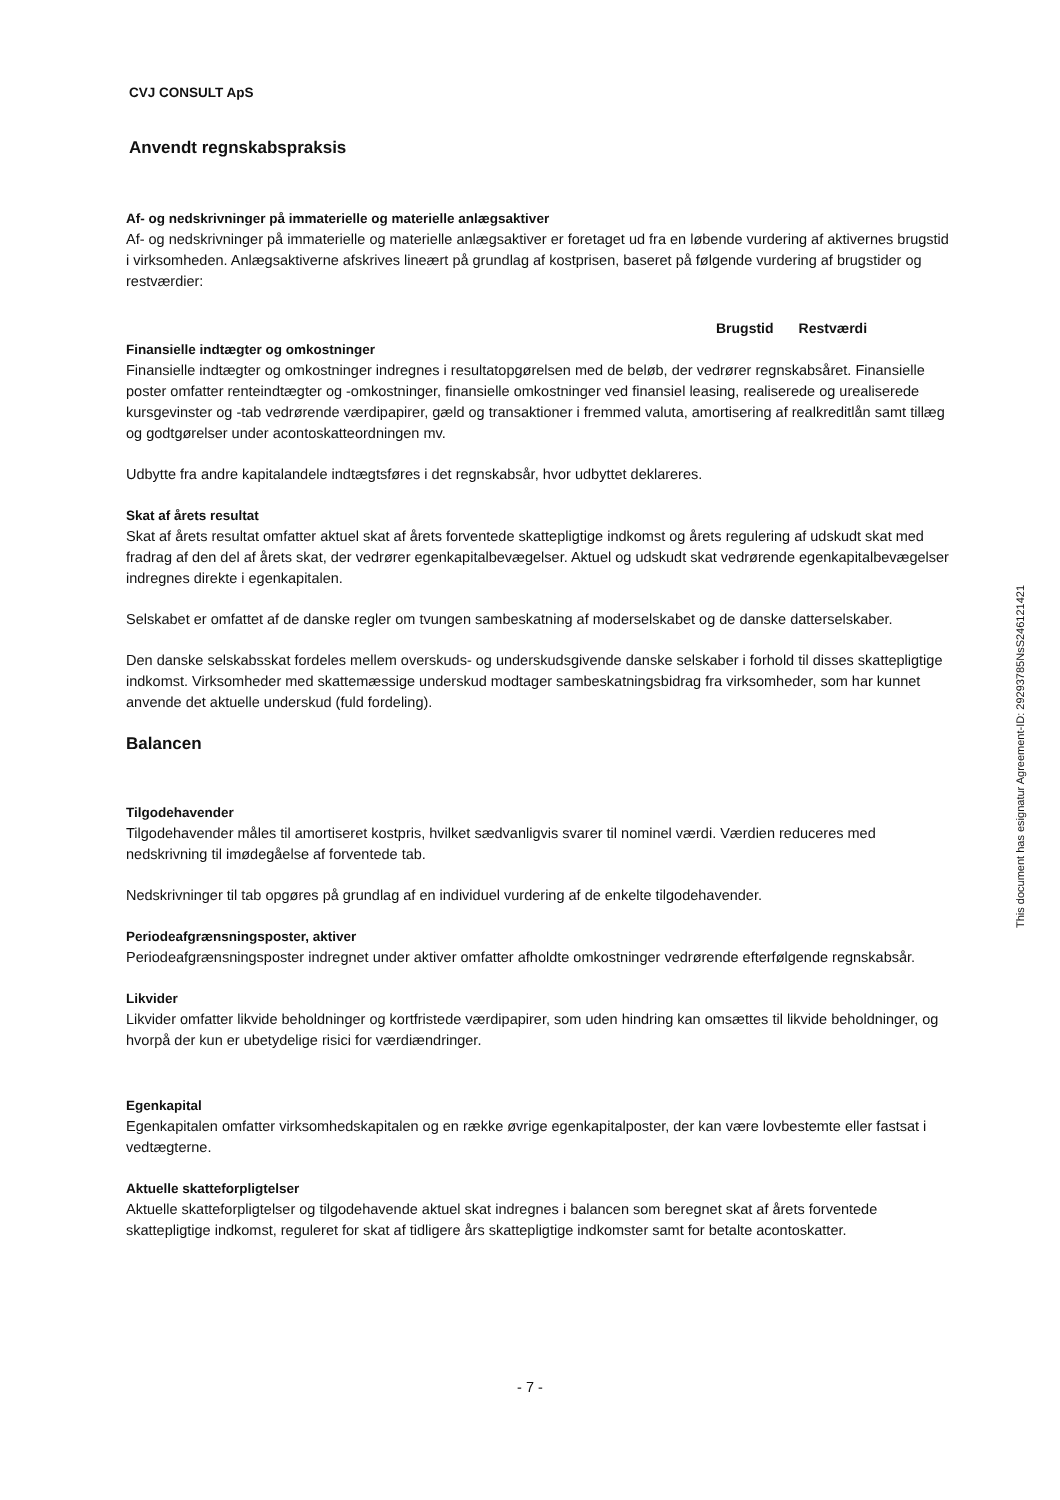CVJ CONSULT ApS
Anvendt regnskabspraksis
Af- og nedskrivninger på immaterielle og materielle anlægsaktiver
Af- og nedskrivninger på immaterielle og materielle anlægsaktiver er foretaget ud fra en løbende vurdering af aktivernes brugstid i virksomheden. Anlægsaktiverne afskrives lineært på grundlag af kostprisen, baseret på følgende vurdering af brugstider og restværdier:
| Brugstid | Restværdi |
| --- | --- |
Finansielle indtægter og omkostninger
Finansielle indtægter og omkostninger indregnes i resultatopgørelsen med de beløb, der vedrører regnskabsåret. Finansielle poster omfatter renteindtægter og -omkostninger, finansielle omkostninger ved finansiel leasing, realiserede og urealiserede kursgevinster og -tab vedrørende værdipapirer, gæld og transaktioner i fremmed valuta, amortisering af realkreditlån samt tillæg og godtgørelser under acontoskatteordningen mv.
Udbytte fra andre kapitalandele indtægtsføres i det regnskabsår, hvor udbyttet deklareres.
Skat af årets resultat
Skat af årets resultat omfatter aktuel skat af årets forventede skattepligtige indkomst og årets regulering af udskudt skat med fradrag af den del af årets skat, der vedrører egenkapitalbevægelser. Aktuel og udskudt skat vedrørende egenkapitalbevægelser indregnes direkte i egenkapitalen.
Selskabet er omfattet af de danske regler om tvungen sambeskatning af moderselskabet og de danske datterselskaber.
Den danske selskabsskat fordeles mellem overskuds- og underskudsgivende danske selskaber i forhold til disses skattepligtige indkomst. Virksomheder med skattemæssige underskud modtager sambeskatningsbidrag fra virksomheder, som har kunnet anvende det aktuelle underskud (fuld fordeling).
Balancen
Tilgodehavender
Tilgodehavender måles til amortiseret kostpris, hvilket sædvanligvis svarer til nominel værdi. Værdien reduceres med nedskrivning til imødegåelse af forventede tab.
Nedskrivninger til tab opgøres på grundlag af en individuel vurdering af de enkelte tilgodehavender.
Periodeafgrænsningsposter, aktiver
Periodeafgrænsningsposter indregnet under aktiver omfatter afholdte omkostninger vedrørende efterfølgende regnskabsår.
Likvider
Likvider omfatter likvide beholdninger og kortfristede værdipapirer, som uden hindring kan omsættes til likvide beholdninger, og hvorpå der kun er ubetydelige risici for værdiændringer.
Egenkapital
Egenkapitalen omfatter virksomhedskapitalen og en række øvrige egenkapitalposter, der kan være lovbestemte eller fastsat i vedtægterne.
Aktuelle skatteforpligtelser
Aktuelle skatteforpligtelser og tilgodehavende aktuel skat indregnes i balancen som beregnet skat af årets forventede skattepligtige indkomst, reguleret for skat af tidligere års skattepligtige indkomster samt for betalte acontoskatter.
This document has esignatur Agreement-ID: 29293785NsS246121421
- 7 -